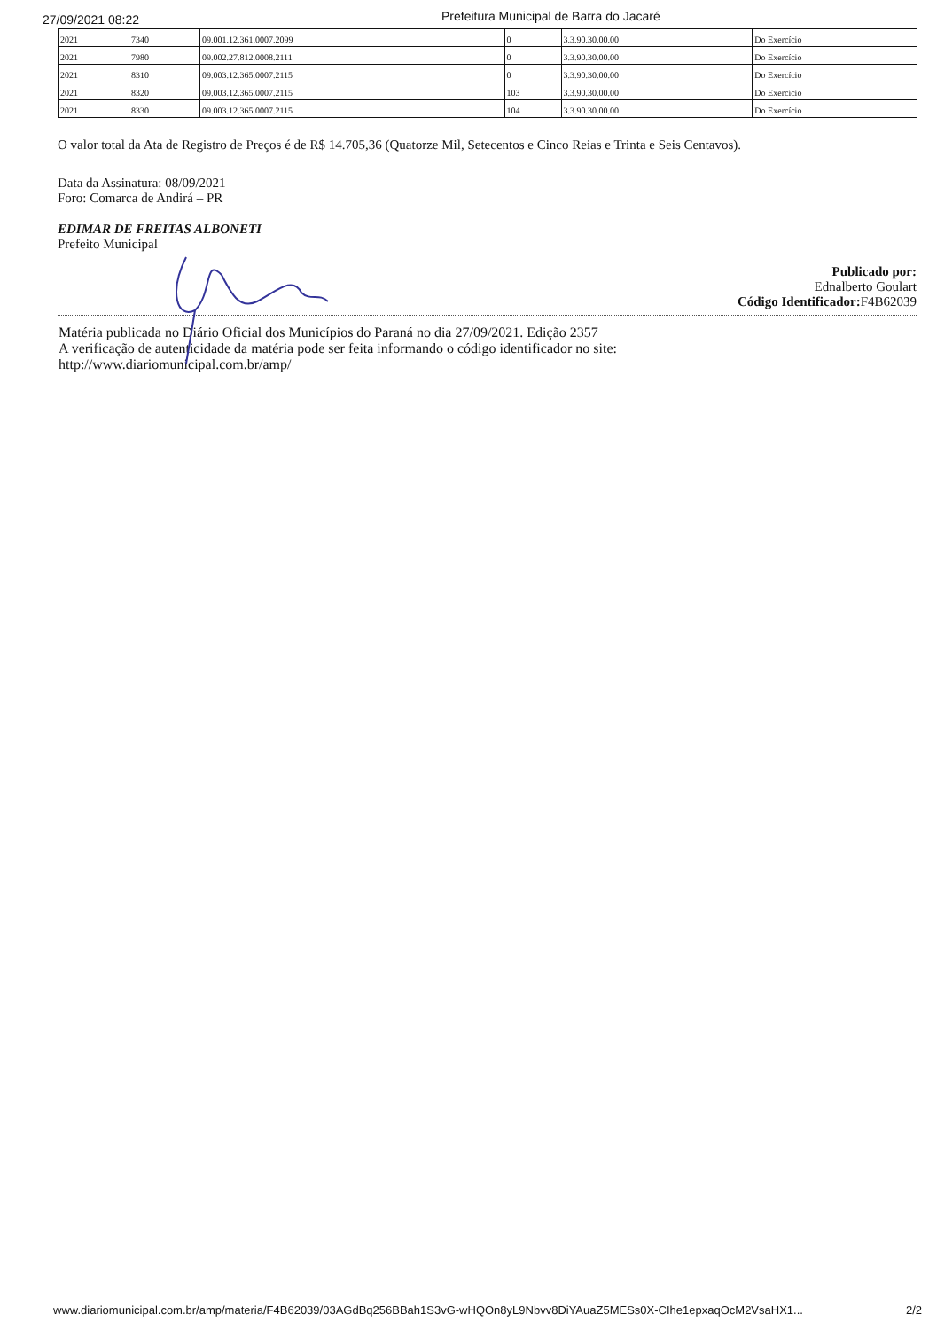27/09/2021 08:22 Prefeitura Municipal de Barra do Jacaré
| 2021 | 7340 | 09.001.12.361.0007.2099 | 0 | 3.3.90.30.00.00 | Do Exercício |
| 2021 | 7980 | 09.002.27.812.0008.2111 | 0 | 3.3.90.30.00.00 | Do Exercício |
| 2021 | 8310 | 09.003.12.365.0007.2115 | 0 | 3.3.90.30.00.00 | Do Exercício |
| 2021 | 8320 | 09.003.12.365.0007.2115 | 103 | 3.3.90.30.00.00 | Do Exercício |
| 2021 | 8330 | 09.003.12.365.0007.2115 | 104 | 3.3.90.30.00.00 | Do Exercício |
O valor total da Ata de Registro de Preços é de R$ 14.705,36 (Quatorze Mil, Setecentos e Cinco Reias e Trinta e Seis Centavos).
Data da Assinatura: 08/09/2021
Foro: Comarca de Andirá – PR
EDIMAR DE FREITAS ALBONETI
Prefeito Municipal
Publicado por:
Ednalberto Goulart
Código Identificador: F4B62039
Matéria publicada no Diário Oficial dos Municípios do Paraná no dia 27/09/2021. Edição 2357
A verificação de autenticidade da matéria pode ser feita informando o código identificador no site:
http://www.diariomunicipal.com.br/amp/
www.diariomunicipal.com.br/amp/materia/F4B62039/03AGdBq256BBah1S3vG-wHQOn8yL9Nbvv8DiYAuaZ5MESs0X-CIhe1epxaqOcM2VsaHX1... 2/2